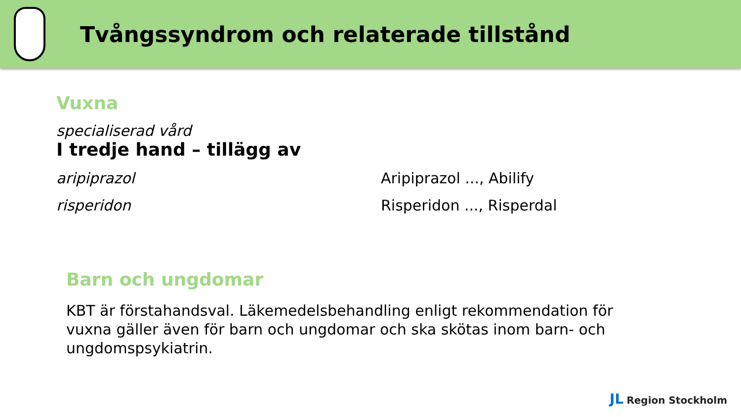Tvångssyndrom och relaterade tillstånd
Vuxna
specialiserad vård
I tredje hand – tillägg av
aripiprazol Aripiprazol ..., Abilify
risperidon Risperidon ..., Risperdal
Barn och ungdomar
KBT är förstahandsval. Läkemedelsbehandling enligt rekommendation för vuxna gäller även för barn och ungdomar och ska skötas inom barn- och ungdomspsykiatrin.
JL Region Stockholm